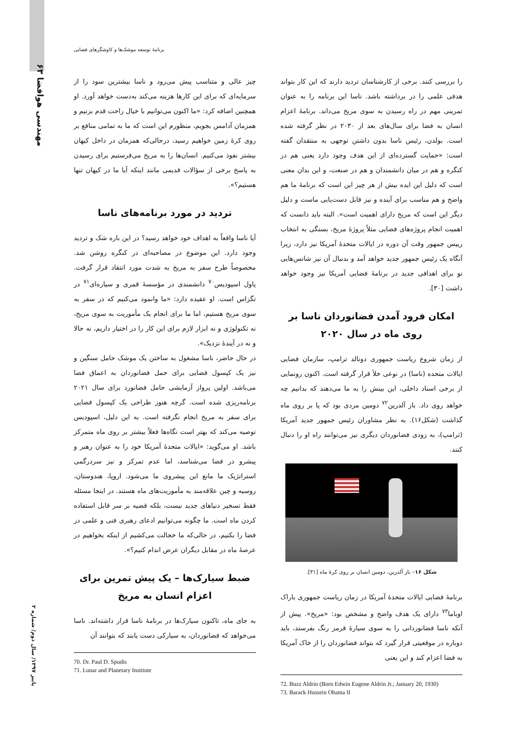۶۳ مهندسی هوافضا
برنامهٔ توسعه موشک‌ها و کاوشگرهای فضایی
چیز عالی و متناسب پیش می‌رود و ناسا بیشترین سود را از سرمایه‌ای که برای این کارها هزینه می‌کند به‌دست خواهد آورد. او همچنین اضافه کرد: «ما اکنون می‌توانیم با خیال راحت قدم بزنیم و همزمان آدامس بجویم، منظورم این است که ما به تمامی منافع بر روی کرهٔ زمین خواهیم رسید، درحالی‌که همزمان در داخل کیهان بیشتر نفوذ می‌کنیم. انسان‌ها را به مریخ می‌فرستیم برای رسیدن به پاسخ برخی از سؤالات قدیمی مانند اینکه آیا ما در کیهان تنها هستیم؟».
تردید در مورد برنامه‌های ناسا
آیا ناسا واقعاً به اهداف خود خواهد رسید؟ در این باره شک و تردید وجود دارد. این موضوع در مصاحبه‌ای در کنگره روشن شد. مخصوصاً طرح سفر به مریخ به شدت مورد انتقاد قرار گرفت. پاول اسپودیس<sup>۷۰</sup> دانشمندی در مؤسسهٔ قمری و سیاره‌ای<sup>۷۱</sup> در تگزاس است. او عقیده دارد: «ما وانمود می‌کنیم که در سفر به سوی مریخ هستیم، اما ما برای انجام یک مأموریت به سوی مریخ، نه تکنولوژی و نه ابزار لازم برای این کار را در اختیار داریم، نه حالا و نه در آیندهٔ نزدیک».
در حال حاضر، ناسا مشغول به ساختن یک موشک حامل سنگین و نیز یک کپسول فضایی برای حمل فضانوردان به اعماق فضا می‌باشد. اولین پرواز آزمایشی حامل فضانورد برای سال ۲۰۲۱ برنامه‌ریزی شده است. گرچه هنوز طراحی یک کپسول فضایی برای سفر به مریخ انجام نگرفته است. به این دلیل، اسپودیس توصیه می‌کند که بهتر است نگاه‌ها فعلاً بیشتر بر روی ماه متمرکز باشد. او می‌گوید: «ایالات متحدهٔ آمریکا خود را به عنوان رهبر و پیشرو در فضا می‌شناسد، اما عدم تمرکز و نیز سردرگمی استراتژیک ما مانع این پیشروی ما می‌شود. اروپا، هندوستان، روسیه و چین علاقه‌مند به مأموریت‌های ماه هستند. در اینجا مسئله فقط تسخیر دنیاهای جدید نیست، بلکه قضیه بر سر قابل استفاده کردن ماه است. ما چگونه می‌توانیم ادعای رهبری فنی و علمی در فضا را بکنیم، در حالی‌که ما خجالت می‌کشیم از اینکه بخواهیم در عرصهٔ ماه در مقابل دیگران عرض اندام کنیم؟».
ضبط سیارک‌ها – یک پیش تمرین برای اعزام انسان به مریخ
به جای ماه، تاکنون سیارک‌ها در برنامهٔ ناسا قرار داشته‌اند. ناسا می‌خواهد که فضانوردان، به سیارکی دست یابند که بتوانند آن
70. Dr. Paul D. Spudis
71. Lunar and Planetary Institute
را بررسی کنند. برخی از کارشناسان تردید دارند که این کار بتواند هدفی علمی را در برداشته باشد. ناسا این برنامه را به عنوان تمرینی مهم در راه رسیدن به سوی مریخ می‌داند. برنامهٔ اعزام انسان به فضا برای سال‌های بعد از ۲۰۳۰ در نظر گرفته شده است. بولدن، رئیس ناسا بدون داشتن توجهی به منتقدان گفته است: «حمایت گسترده‌ای از این هدف وجود دارد یعنی هم در کنگره و هم در میان دانشمندان و هم در صنعت، و این بدان معنی است که دلیل این ایده بیش از هر چیز این است که برنامهٔ ما هم واضح و هم مناسب برای آینده و نیز قابل دست‌یابی ماست و دلیل دیگر این است که مریخ دارای اهمیت است». البته باید دانست که اهمیت انجام پروژه‌های فضایی مثلاً پروژهٔ مریخ، بستگی به انتخاب رییس جمهور وقت آن دوره در ایالات متحدهٔ آمریکا نیز دارد، زیرا آنگاه یک رئیس جمهور جدید خواهد آمد و بدنبال آن نیز شانس‌هایی نو برای اهدافی جدید در برنامهٔ فضایی آمریکا نیز وجود خواهد داشت [۳۰].
امکان فرود آمدن فضانوردان ناسا بر روی ماه در سال ۲۰۲۰
از زمان شروع ریاست جمهوری دونالد ترامپ، سازمان فضایی ایالات متحده (ناسا) در نوعی خلأ قرار گرفته است. اکنون رونمایی از برخی اسناد داخلی، این بینش را به ما می‌دهند که بدانیم چه خواهد روی داد. باز آلدرین<sup>۷۲</sup> دومین مردی بود که پا بر روی ماه گذاشت (شکل۱۶). به نظر مشاوران رئیس جمهور جدید آمریکا (ترامپ)، به زودی فضانوردان دیگری نیز می‌توانند راه او را دنبال کنند.
شکل ۱۶– باز آلدرین، دومین انسان بر روی کرهٔ ماه [۳۱].
برنامهٔ فضایی ایالات متحدهٔ آمریکا در زمان ریاست جمهوری باراک اوباما<sup>۷۳</sup> دارای یک هدف واضح و مشخص بود: «مریخ». پیش از آنکه ناسا فضانوردانی را به سوی سیارهٔ قرمز رنگ بفرستد، باید دوباره در موقعیتی قرار گیرد که بتواند فضانوردان را از خاک آمریکا به فضا اعزام کند و این یعنی
72. Buzz Aldrin (Born Edwin Eugene Aldrin Jr.; January 20, 1930)
73. Barack Hussein Obama II
پاییز ۱۳۹۷/ سال دوم/ شماره ۲